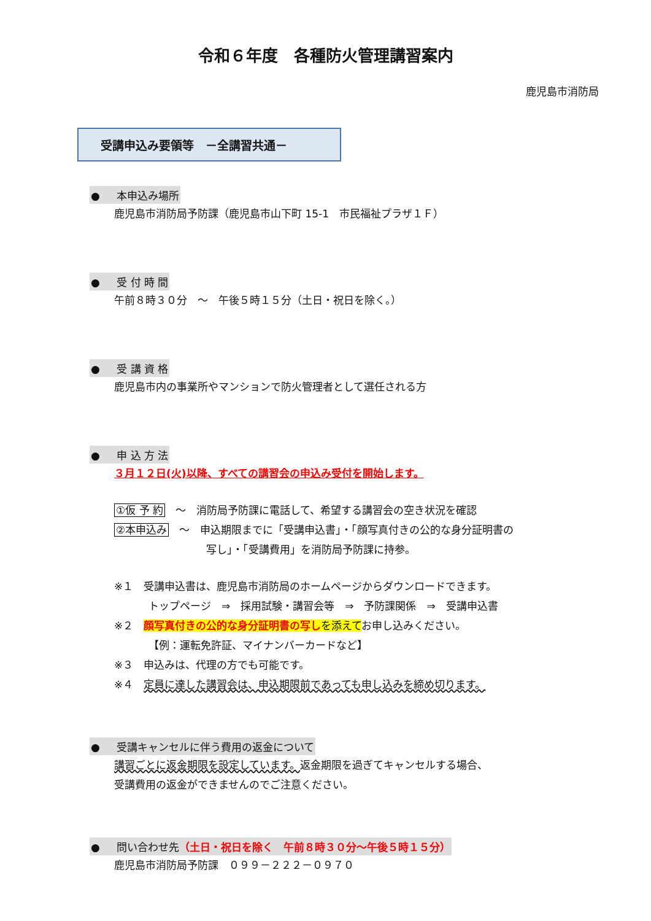令和６年度　各種防火管理講習案内
鹿児島市消防局
受講申込み要領等　－全講習共通－
● 本申込み場所
鹿児島市消防局予防課（鹿児島市山下町 15-1　市民福祉プラザ１Ｆ）
● 受 付 時 間
午前８時３０分　～　午後５時１５分（土日・祝日を除く。）
● 受 講 資 格
鹿児島市内の事業所やマンションで防火管理者として選任される方
● 申 込 方 法
３月１２日(火)以降、すべての講習会の申込み受付を開始します。
①仮 予 約　～　消防局予防課に電話して、希望する講習会の空き状況を確認
②本申込み　～　申込期限までに「受講申込書」・「顔写真付きの公的な身分証明書の
写し」・「受講費用」を消防局予防課に持参。
※１　受講申込書は、鹿児島市消防局のホームページからダウンロードできます。
トップページ　⇒　採用試験・講習会等　⇒　予防課関係　⇒　受講申込書
※２　顔写真付きの公的な身分証明書の写し を添えてお申し込みください。
【例：運転免許証、マイナンバーカードなど】
※３　申込みは、代理の方でも可能です。
※４　定員に達した講習会は、申込期限前であっても申し込みを締め切ります。
● 受講キャンセルに伴う費用の返金について
講習ごとに返金期限を設定しています。返金期限を過ぎてキャンセルする場合、
受講費用の返金ができませんのでご注意ください。
● 問い合わせ先（土日・祝日を除く　午前８時３０分～午後５時１５分）
鹿児島市消防局予防課　０９９－２２２－０９７０